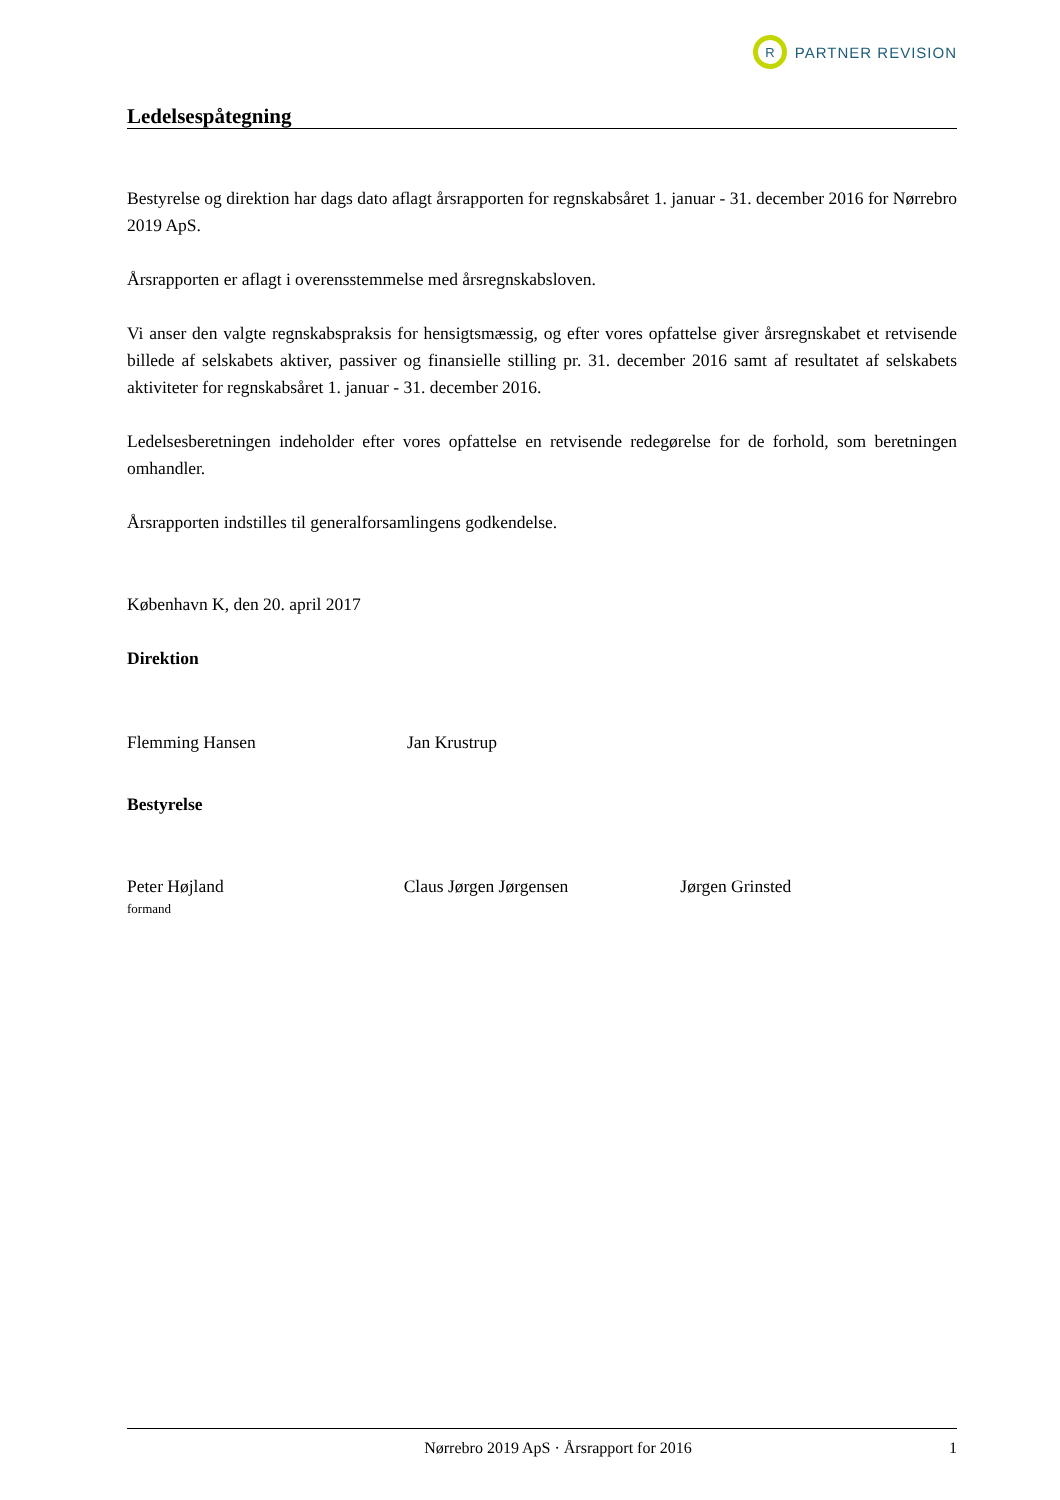R
PARTNER REVISION
Ledelsespåtegning
Bestyrelse og direktion har dags dato aflagt årsrapporten for regnskabsåret 1. januar - 31. december 2016 for Nørrebro 2019 ApS.
Årsrapporten er aflagt i overensstemmelse med årsregnskabsloven.
Vi anser den valgte regnskabspraksis for hensigtsmæssig, og efter vores opfattelse giver årsregnskabet et retvisende billede af selskabets aktiver, passiver og finansielle stilling pr. 31. december 2016 samt af resultatet af selskabets aktiviteter for regnskabsåret 1. januar - 31. december 2016.
Ledelsesberetningen indeholder efter vores opfattelse en retvisende redegørelse for de forhold, som beretningen omhandler.
Årsrapporten indstilles til generalforsamlingens godkendelse.
København K, den 20. april 2017
Direktion
Flemming Hansen Jan Krustrup
Bestyrelse
Peter Højland
formand
Claus Jørgen Jørgensen Jørgen Grinsted
Nørrebro 2019 ApS · Årsrapport for 2016 1